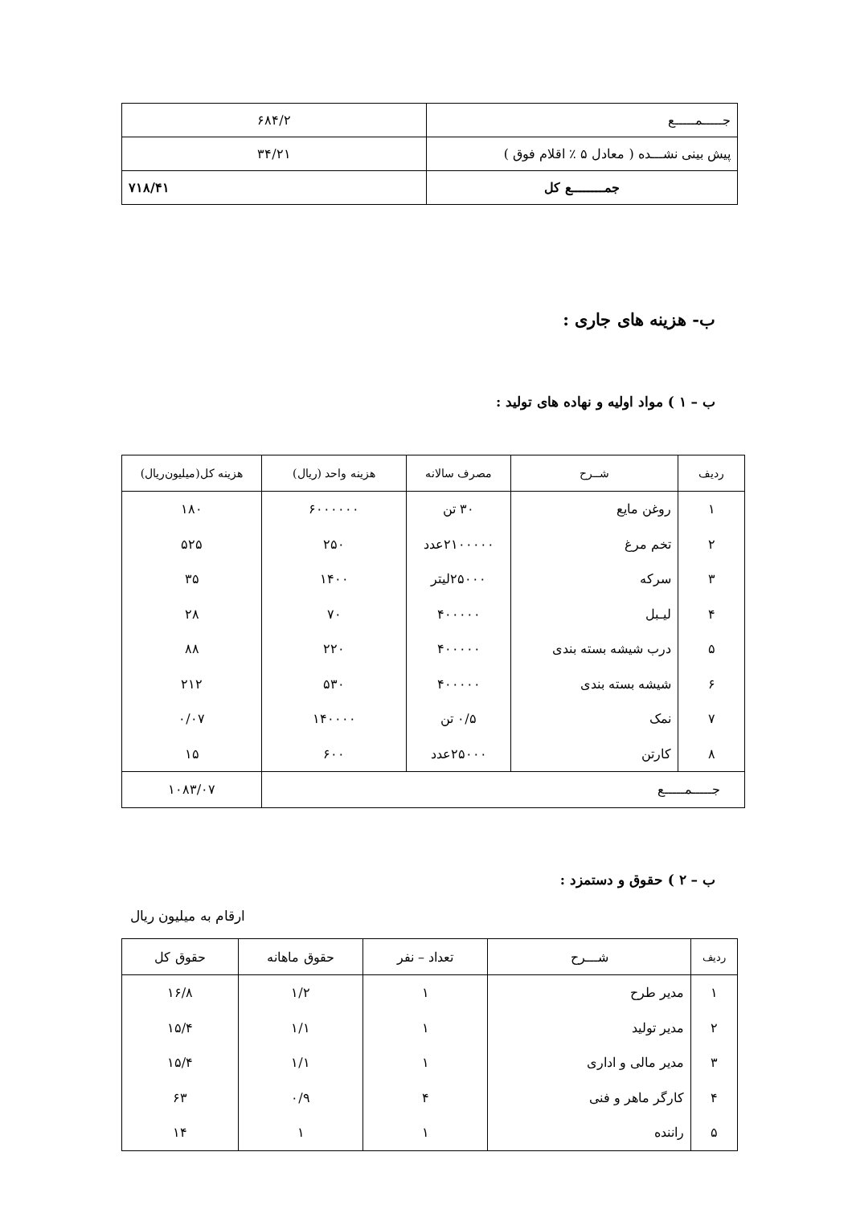| جـــــمـــــع | ۶۸۴/۲ |
| پیش بینی نشـــده ( معادل ۵ ٪ اقلام فوق ) | ۳۴/۲۱ |
| جمــــــــع کل | ۷۱۸/۴۱ |
ب- هزینه های جاری :
ب – ۱ ) مواد اولیه و نهاده های تولید :
| ردیف | شــرح | مصرف سالانه | هزینه واحد (ریال) | هزینه کل(میلیون‌ریال) |
| --- | --- | --- | --- | --- |
| ۱ | روغن مایع | ۳۰ تن | ۶۰۰۰۰۰۰ | ۱۸۰ |
| ۲ | تخم مرغ | ۲۱۰۰۰۰۰عدد | ۲۵۰ | ۵۲۵ |
| ۳ | سرکه | ۲۵۰۰۰لیتر | ۱۴۰۰ | ۳۵ |
| ۴ | لیـبل | ۴۰۰۰۰۰ | ۷۰ | ۲۸ |
| ۵ | درب شیشه بسته بندی | ۴۰۰۰۰۰ | ۲۲۰ | ۸۸ |
| ۶ | شیشه بسته بندی | ۴۰۰۰۰۰ | ۵۳۰ | ۲۱۲ |
| ۷ | نمک | ۰/۵ تن | ۱۴۰۰۰۰ | ۰/۰۷ |
| ۸ | کارتن | ۲۵۰۰۰عدد | ۶۰۰ | ۱۵ |
| جـــــمـــــع | | | | ۱۰۸۳/۰۷ |
ب – ۲ ) حقوق و دستمزد :
ارقام به میلیون ریال
| ردیف | شـــرح | تعداد – نفر | حقوق ماهانه | حقوق کل |
| --- | --- | --- | --- | --- |
| ۱ | مدیر طرح | ۱ | ۱/۲ | ۱۶/۸ |
| ۲ | مدیر تولید | ۱ | ۱/۱ | ۱۵/۴ |
| ۳ | مدیر مالی و اداری | ۱ | ۱/۱ | ۱۵/۴ |
| ۴ | کارگر ماهر و فنی | ۴ | ۰/۹ | ۶۳ |
| ۵ | راننده | ۱ | ۱ | ۱۴ |